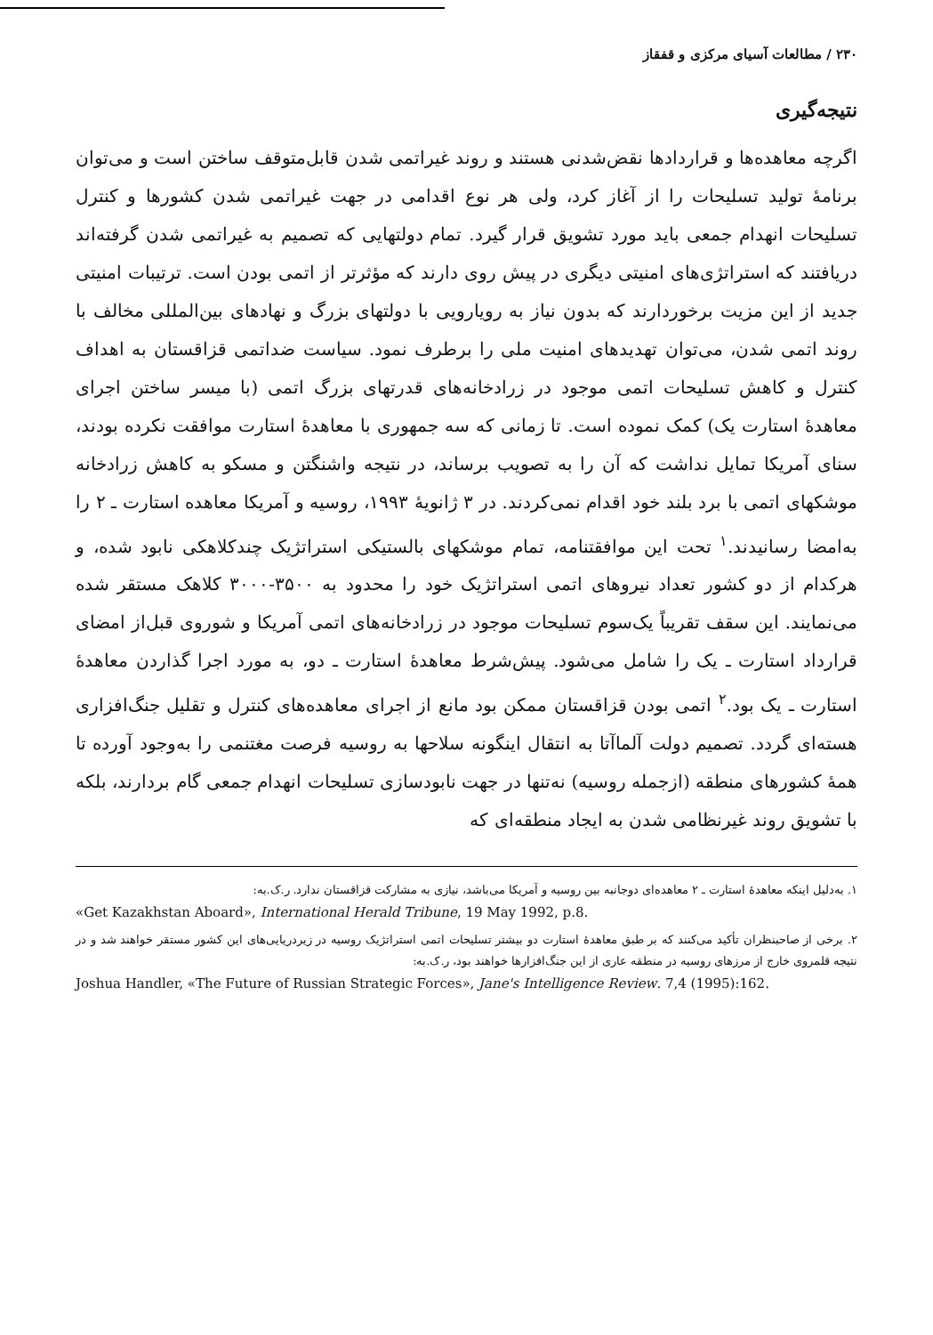۲۳۰ / مطالعات آسیای مرکزی و قفقاز
نتیجه‌گیری
اگرچه معاهده‌ها و قراردادها نقض‌شدنی هستند و روند غیراتمی شدن قابل‌متوقف ساختن است و می‌توان برنامهٔ تولید تسلیحات را از آغاز کرد، ولی هر نوع اقدامی در جهت غیراتمی شدن کشورها و کنترل تسلیحات انهدام جمعی باید مورد تشویق قرار گیرد. تمام دولتهایی که تصمیم به غیراتمی شدن گرفته‌اند دریافتند که استراتژی‌های امنیتی دیگری در پیش روی دارند که مؤثرتر از اتمی بودن است. ترتیبات امنیتی جدید از این مزیت برخوردارند که بدون نیاز به رویارویی با دولتهای بزرگ و نهادهای بین‌المللی مخالف با روند اتمی شدن، می‌توان تهدیدهای امنیت ملی را برطرف نمود. سیاست ضداتمی قزاقستان به اهداف کنترل و کاهش تسلیحات اتمی موجود در زرادخانه‌های قدرتهای بزرگ اتمی (با میسر ساختن اجرای معاهدهٔ استارت یک) کمک نموده است. تا زمانی که سه جمهوری با معاهدهٔ استارت موافقت نکرده بودند، سنای آمریکا تمایل نداشت که آن را به تصویب برساند، در نتیجه واشنگتن و مسکو به کاهش زرادخانه موشکهای اتمی با برد بلند خود اقدام نمی‌کردند. در ۳ ژانویهٔ ۱۹۹۳، روسیه و آمریکا معاهده استارت ـ ۲ را به‌امضا رسانیدند.<sup>۱</sup> تحت این موافقتنامه، تمام موشکهای بالستیکی استراتژیک چندکلاهکی نابود شده، و هرکدام از دو کشور تعداد نیروهای اتمی استراتژیک خود را محدود به ۳۵۰۰-۳۰۰۰ کلاهک مستقر شده می‌نمایند. این سقف تقریباً یک‌سوم تسلیحات موجود در زرادخانه‌های اتمی آمریکا و شوروی قبل‌از امضای قرارداد استارت ـ یک را شامل می‌شود. پیش‌شرط معاهدهٔ استارت ـ دو، به مورد اجرا گذاردن معاهدهٔ استارت ـ یک بود.<sup>۲</sup> اتمی بودن قزاقستان ممکن بود مانع از اجرای معاهده‌های کنترل و تقلیل جنگ‌افزاری هسته‌ای گردد. تصمیم دولت آلماآتا به انتقال اینگونه سلاحها به روسیه فرصت مغتنمی را به‌وجود آورده تا همهٔ کشورهای منطقه (ازجمله روسیه) نه‌تنها در جهت نابودسازی تسلیحات انهدام جمعی گام بردارند، بلکه با تشویق روند غیرنظامی شدن به ایجاد منطقه‌ای که
۱. به‌دلیل اینکه معاهدهٔ استارت ـ ۲ معاهده‌ای دوجانبه بین روسیه و آمریکا می‌باشد، نیازی به مشارکت قزاقستان ندارد. ر.ک.به:
«Get Kazakhstan Aboard», International Herald Tribune, 19 May 1992, p.8.
۲. برخی از صاحبنظران تأکید می‌کنند که بر طبق معاهدهٔ استارت دو بیشتر تسلیحات اتمی استراتژیک روسیه در زیردریایی‌های این کشور مستقر خواهند شد و در نتیجه قلمروی خارج از مرزهای روسیه در منطقه عاری از این جنگ‌افزارها خواهند بود، ر.ک.به:
Joshua Handler, «The Future of Russian Strategic Forces», Jane's Intelligence Review. 7,4 (1995):162.